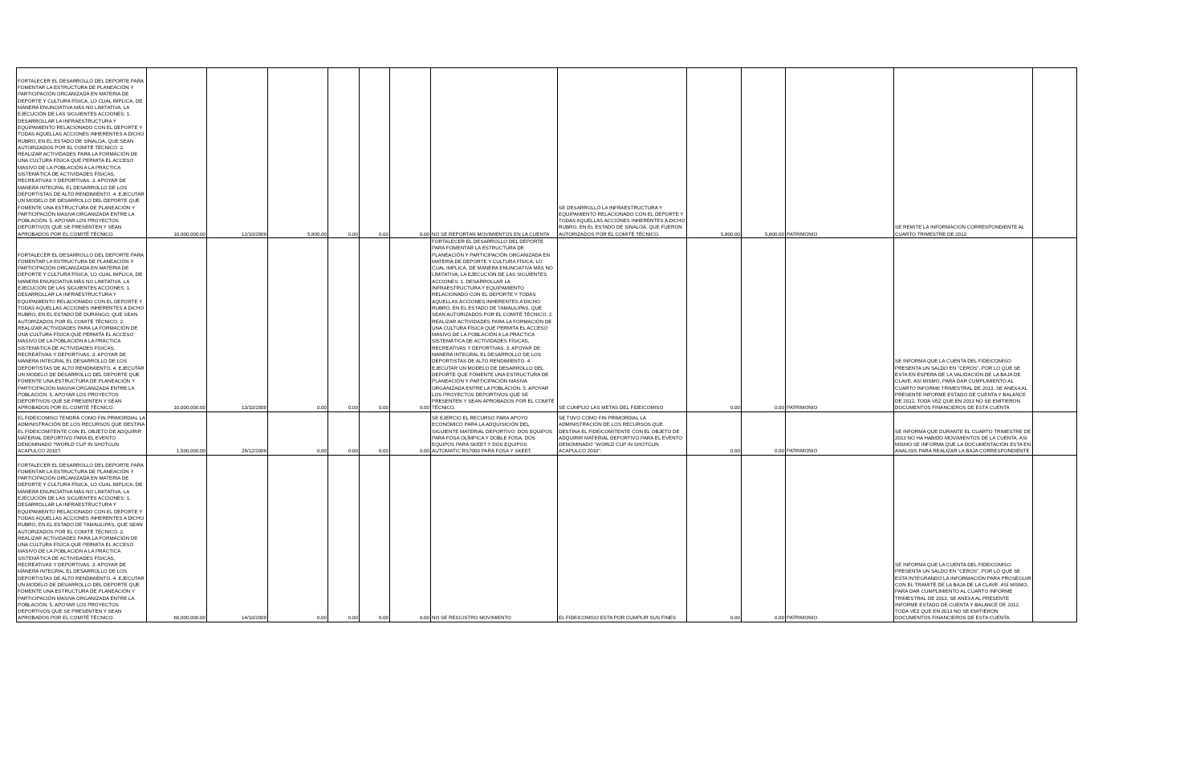| FORTALECER EL DESARROLLO DEL DEPORTE PARA FOMENTAR LA ESTRUCTURA DE PLANEACIÓN Y PARTICIPACIÓN ORGANIZADA EN MATERIA DE DEPORTE Y CULTURA FÍSICA, LO CUAL IMPLICA, DE MANERA ENUNCIATIVA MÁS NO LIMITATIVA, LA EJECUCIÓN DE LAS SIGUIENTES ACCIONES: 1. DESARROLLAR LA INFRAESTRUCTURA Y EQUIPAMIENTO RELACIONADO CON EL DEPORTE Y TODAS AQUELLAS ACCIONES INHERENTES A DICHO RUBRO, EN EL ESTADO DE SINALOA, QUE SEAN AUTORIZADOS POR EL COMITÉ TÉCNICO. 2. REALIZAR ACTIVIDADES PARA LA FORMACIÓN DE UNA CULTURA FÍSICA QUE PERMITA EL ACCESO MASIVO DE LA POBLACIÓN A LA PRÁCTICA SISTEMÁTICA DE ACTIVIDADES FÍSICAS, RECREATIVAS Y DEPORTIVAS. 3. APOYAR DE MANERA INTEGRAL EL DESARROLLO DE LOS DEPORTISTAS DE ALTO RENDIMIENTO. 4. EJECUTAR UN MODELO DE DESARROLLO DEL DEPORTE QUE FOMENTE UNA ESTRUCTURA DE PLANEACIÓN Y PARTICIPACIÓN MASIVA ORGANIZADA ENTRE LA POBLACIÓN. 5. APOYAR LOS PROYECTOS DEPORTIVOS QUE SE PRESENTEN Y SEAN APROBADOS POR EL COMITÉ TÉCNICO. | 10,000,000.00 | 12/10/2009 | 5,800.00 | 0.00 | 0.00 | 0.00 | NO SE REPORTAN MOVIMIENTOS EN LA CUENTA | SE DESARROLLÓ LA INFRAESTRUCTURA Y EQUIPAMIENTO RELACIONADO CON EL DEPORTE Y TODAS AQUELLAS ACCIONES INHERENTES A DICHO RUBRO, EN EL ESTADO DE SINALOA, QUE FUERON AUTORIZADOS POR EL COMITÉ TÉCNICO. | 5,800.00 | 5,800.00 | PATRIMONIO | SE REMITE LA INFORMACION CORRESPONDIENTE AL CUARTO TRIMESTRE DE 2013 | |
| FORTALECER EL DESARROLLO DEL DEPORTE PARA FOMENTAR LA ESTRUCTURA DE PLANEACIÓN Y PARTICIPACIÓN ORGANIZADA EN MATERIA DE DEPORTE Y CULTURA FÍSICA, LO CUAL IMPLICA, DE MANERA ENUNCIATIVA MÁS NO LIMITATIVA, LA EJECUCIÓN DE LAS SIGUIENTES ACCIONES: 1. DESARROLLAR LA INFRAESTRUCTURA Y EQUIPAMIENTO RELACIONADO CON EL DEPORTE Y TODAS AQUELLAS ACCIONES INHERENTES A DICHO RUBRO, EN EL ESTADO DE DURANGO, QUE SEAN AUTORIZADOS POR EL COMITÉ TÉCNICO. 2. REALIZAR ACTIVIDADES PARA LA FORMACIÓN DE UNA CULTURA FÍSICA QUE PERMITA EL ACCESO MASIVO DE LA POBLACIÓN A LA PRÁCTICA SISTEMÁTICA DE ACTIVIDADES FÍSICAS, RECREATIVAS Y DEPORTIVAS. 3. APOYAR DE MANERA INTEGRAL EL DESARROLLO DE LOS DEPORTISTAS DE ALTO RENDIMIENTO. 4. EJECUTAR UN MODELO DE DESARROLLO DEL DEPORTE QUE FOMENTE UNA ESTRUCTURA DE PLANEACIÓN Y PARTICIPACIÓN MASIVA ORGANIZADA ENTRE LA POBLACIÓN. 5. APOYAR LOS PROYECTOS DEPORTIVOS QUE SE PRESENTEN Y SEAN APROBADOS POR EL COMITÉ TÉCNICO. | 10,000,000.00 | 13/10/2009 | 0.00 | 0.00 | 0.00 | 0.00 | FORTALECER EL DESARROLLO DEL DEPORTE PARA FOMENTAR LA ESTRUCTURA DE PLANEACIÓN Y PARTICIPACIÓN ORGANIZADA EN MATERIA DE DEPORTE Y CULTURA FÍSICA, LO CUAL IMPLICA, DE MANERA ENUNCIATIVA MÁS NO LIMITATIVA, LA EJECUCIÓN DE LAS SIGUIENTES ACCIONES: 1. DESARROLLAR LA INFRAESTRUCTURA Y EQUIPAMIENTO RELACIONADO CON EL DEPORTE Y TODAS AQUELLAS ACCIONES INHERENTES A DICHO RUBRO, EN EL ESTADO DE TAMAULIPAS, QUE SEAN AUTORIZADOS POR EL COMITÉ TÉCNICO. 2. REALIZAR ACTIVIDADES PARA LA FORMACIÓN DE UNA CULTURA FÍSICA QUE PERMITA EL ACCESO MASIVO DE LA POBLACIÓN A LA PRÁCTICA SISTEMÁTICA DE ACTIVIDADES FÍSICAS, RECREATIVAS Y DEPORTIVAS. 3. APOYAR DE MANERA INTEGRAL EL DESARROLLO DE LOS DEPORTISTAS DE ALTO RENDIMIENTO. 4. EJECUTAR UN MODELO DE DESARROLLO DEL DEPORTE QUE FOMENTE UNA ESTRUCTURA DE PLANEACIÓN Y PARTICIPACIÓN MASIVA ORGANIZADA ENTRE LA POBLACIÓN. 5. APOYAR LOS PROYECTOS DEPORTIVOS QUE SE PRESENTEN Y SEAN APROBADOS POR EL COMITÉ TÉCNICO. | SE CUMPLIO LAS METAS DEL FIDEICOMISO | 0.00 | 0.00 | PATRIMONIO | SE INFORMA QUE LA CUENTA DEL FIDEICOMISO PRESENTA UN SALDO EN "CEROS", POR LO QUE SE ESTA EN ESPERA DE LA VALIDACIÓN DE LA BAJA DE CLAVE. ASÍ MISMO, PARA DAR CUMPLIMIENTO AL CUARTO INFORME TRIMESTRAL DE 2013, SE ANEXA AL PRESENTE INFORME ESTADO DE CUENTA Y BALANCE DE 2012, TODA VEZ QUE EN 2013 NO SE EMITIERON DOCUMENTOS FINANCIEROS DE ESTA CUENTA | |
| EL FIDEICOMISO TENDRÁ COMO FIN PRIMORDIAL LA ADMINISTRACIÓN DE LOS RECURSOS QUE DESTINA EL FIDEICOMITENTE CON EL OBJETO DE ADQUIRIR MATERIAL DEPORTIVO PARA EL EVENTO DENOMINADO ?WORLD CUP IN SHOTGUN ACAPULCO 2010?. | 1,500,000.00 | 28/12/2009 | 0.00 | 0.00 | 0.00 | 0.00 | SE EJERCIO EL RECURSO PARA APOYO ECONÓMICO PARA LA ADQUISICIÓN DEL SIGUIENTE MATERIAL DEPORTIVO: DOS EQUIPOS PARA FOSA OLÍMPICA Y DOBLE FOSA, DOS EQUIPOS PARA SKEET Y DOS EQUIPOS AUTOMATIC RS7000 PARA FOSA Y SKEET. | SE TUVO COMO FIN PRIMORDIAL LA ADMINISTRACIÓN DE LOS RECURSOS QUE DESTINA EL FIDEICOMITENTE CON EL OBJETO DE ADQUIRIR MATERIAL DEPORTIVO PARA EL EVENTO DENOMINADO "WORLD CUP IN SHOTGUN ACAPULCO 2010". | 0.00 | 0.00 | PATRIMONIO | SE INFORMA QUE DURANTE EL CUARTO TRIMESTRE DE 2013 NO HA HABIDO MOVIMIENTOS DE LA CUENTA. ASI MISMO SE INFORMA QUE LA DOCUMENTACIÓN ESTA EN ANALISIS PARA REALIZAR LA BAJA CORRESPONDIENTE | |
| FORTALECER EL DESARROLLO DEL DEPORTE PARA FOMENTAR LA ESTRUCTURA DE PLANEACIÓN Y PARTICIPACIÓN ORGANIZADA EN MATERIA DE DEPORTE Y CULTURA FÍSICA, LO CUAL IMPLICA, DE MANERA ENUNCIATIVA MÁS NO LIMITATIVA, LA EJECUCIÓN DE LAS SIGUIENTES ACCIONES: 1. DESARROLLAR LA INFRAESTRUCTURA Y EQUIPAMIENTO RELACIONADO CON EL DEPORTE Y TODAS AQUELLAS ACCIONES INHERENTES A DICHO RUBRO, EN EL ESTADO DE TAMAULIPAS, QUE SEAN AUTORIZADOS POR EL COMITÉ TÉCNICO. 2. REALIZAR ACTIVIDADES PARA LA FORMACIÓN DE UNA CULTURA FÍSICA QUE PERMITA EL ACCESO MASIVO DE LA POBLACIÓN A LA PRÁCTICA SISTEMÁTICA DE ACTIVIDADES FÍSICAS, RECREATIVAS Y DEPORTIVAS. 3. APOYAR DE MANERA INTEGRAL EL DESARROLLO DE LOS DEPORTISTAS DE ALTO RENDIMIENTO. 4. EJECUTAR UN MODELO DE DESARROLLO DEL DEPORTE QUE FOMENTE UNA ESTRUCTURA DE PLANEACIÓN Y PARTICIPACIÓN MASIVA ORGANIZADA ENTRE LA POBLACIÓN. 5. APOYAR LOS PROYECTOS DEPORTIVOS QUE SE PRESENTEN Y SEAN APROBADOS POR EL COMITÉ TÉCNICO. | 60,000,000.00 | 14/10/2009 | 0.00 | 0.00 | 0.00 | 0.00 | NO SE RESGISTRO MOVIMIENTO | EL FIDEICOMISO ESTA POR CUMPLIR SUS FINES | 0.00 | 0.00 | PATRIMONIO | SE INFORMA QUE LA CUENTA DEL FIDEICOMISO PRESENTA UN SALDO EN "CEROS", POR LO QUE SE ESTA INTEGRANDO LA INFORMACIÓN PARA PROSEGUIR CON EL TRAMITÉ DE LA BAJA DE LA CLAVE. ASÍ MISMO, PARA DAR CUMPLIMIENTO AL CUARTO INFORME TRIMESTRAL DE 2013, SE ANEXA AL PRESENTE INFORME ESTADO DE CUENTA Y BALANCE DE 2012, TODA VEZ QUE EN 2013 NO SE EMITIERON DOCUMENTOS FINANCIEROS DE ESTA CUENTA | |